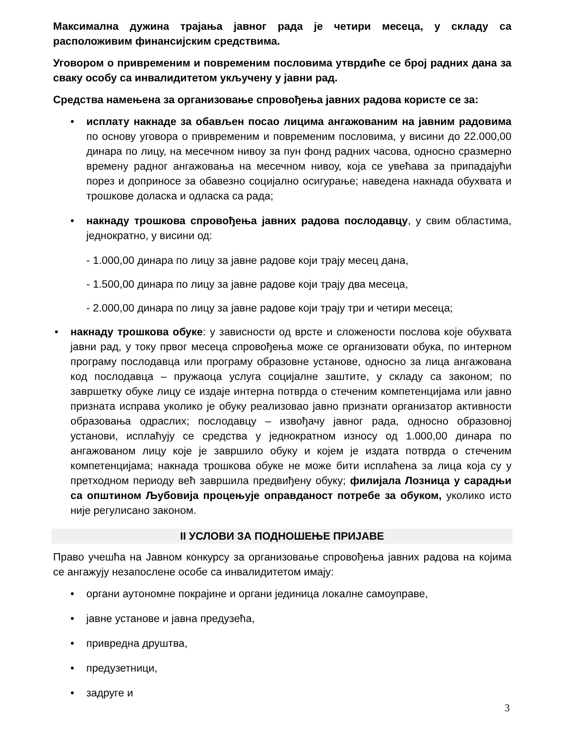Максимална дужина трајања јавног рада је четири месеца, у складу са расположивим финансијским средствима.
Уговором о привременим и повременим пословима утврдиће се број радних дана за сваку особу са инвалидитетом укључену у јавни рад.
Средства намењена за организовање спровођења јавних радова користе се за:
• исплату накнаде за обављен посао лицима ангажованим на јавним радовима по основу уговора о привременим и повременим пословима, у висини до 22.000,00 динара по лицу, на месечном нивоу за пун фонд радних часова, односно сразмерно времену радног ангажовања на месечном нивоу, која се увећава за припадајући порез и доприносе за обавезно социјално осигурање; наведена накнада обухвата и трошкове доласка и одласка са рада;
• накнаду трошкова спровођења јавних радова послодавцу, у свим областима, једнократно, у висини од:
- 1.000,00 динара по лицу за јавне радове који трају месец дана,
- 1.500,00 динара по лицу за јавне радове који трају два месеца,
- 2.000,00 динара по лицу за јавне радове који трају три и четири месеца;
• накнаду трошкова обуке: у зависности од врсте и сложености послова које обухвата јавни рад, у току првог месеца спровођења може се организовати обука, по интерном програму послодавца или програму образовне установе, односно за лица ангажована код послодавца – пружаоца услуга социјалне заштите, у складу са законом; по завршетку обуке лицу се издаје интерна потврда о стеченим компетенцијама или јавно призната исправа уколико је обуку реализовао јавно признати организатор активности образовања одраслих; послодавцу – извођачу јавног рада, односно образовној установи, исплаћују се средства у једнократном износу од 1.000,00 динара по ангажованом лицу које је завршило обуку и којем је издата потврда о стеченим компетенцијама; накнада трошкова обуке не може бити исплаћена за лица која су у претходном периоду већ завршила предвиђену обуку; филијала Лозница у сарадњи са општином Љубовија процењује оправданост потребе за обуком, уколико исто није регулисано законом.
II УСЛОВИ ЗА ПОДНОШЕЊЕ ПРИЈАВЕ
Право учешћа на Јавном конкурсу за организовање спровођења јавних радова на којима се ангажују незапослене особе са инвалидитетом имају:
• органи аутономне покрајине и органи јединица локалне самоуправе,
• јавне установе и јавна предузећа,
• привредна друштва,
• предузетници,
• задруге и
3